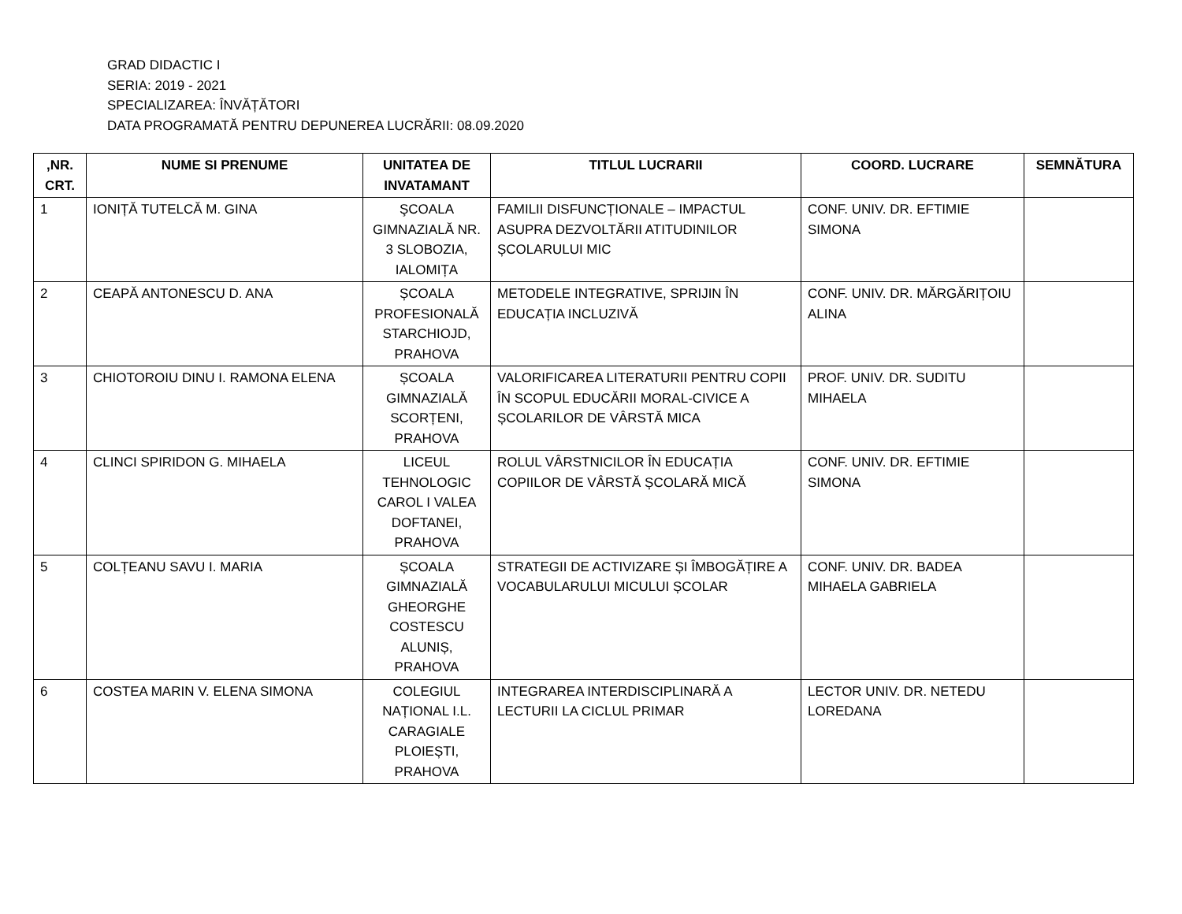GRAD DIDACTIC I
SERIA: 2019 - 2021
SPECIALIZAREA: ÎNVĂȚĂTORI
DATA PROGRAMATĂ PENTRU DEPUNEREA LUCRĂRII: 08.09.2020
| ,NR. CRT. | NUME SI PRENUME | UNITATEA DE INVATAMANT | TITLUL LUCRARII | COORD. LUCRARE | SEMNĂTURA |
| --- | --- | --- | --- | --- | --- |
| 1 | IONIȚĂ TUTELCĂ M. GINA | ŞCOALA GIMNAZIALĂ NR. 3 SLOBOZIA, IALOMIȚA | FAMILII DISFUNCȚIONALE – IMPACTUL ASUPRA DEZVOLTĂRII ATITUDINILOR ȘCOLARULUI MIC | CONF. UNIV. DR. EFTIMIE SIMONA | |
| 2 | CEAPĂ ANTONESCU D. ANA | ȘCOALA PROFESIONALĂ STARCHIOJD, PRAHOVA | METODELE INTEGRATIVE, SPRIJIN ÎN EDUCAȚIA INCLUZIVĂ | CONF. UNIV. DR. MĂRGĂRIȚOIU ALINA | |
| 3 | CHIOTOROIU DINU I. RAMONA ELENA | ȘCOALA GIMNAZIALĂ SCORȚENI, PRAHOVA | VALORIFICAREA LITERATURII PENTRU COPII ÎN SCOPUL EDUCĂRII MORAL-CIVICE A ȘCOLARILOR DE VÂRSTĂ MICA | PROF. UNIV. DR. SUDITU MIHAELA | |
| 4 | CLINCI SPIRIDON G. MIHAELA | LICEUL TEHNOLOGIC CAROL I VALEA DOFTANEI, PRAHOVA | ROLUL VÂRSTNICILOR ÎN EDUCAȚIA COPIILOR DE VÂRSTĂ ȘCOLARĂ MICĂ | CONF. UNIV. DR. EFTIMIE SIMONA | |
| 5 | COLȚEANU SAVU I. MARIA | ȘCOALA GIMNAZIALĂ GHEORGHE COSTESCU ALUNIȘ, PRAHOVA | STRATEGII DE ACTIVIZARE ȘI ÎMBOGĂȚIRE A VOCABULARULUI MICULUI ȘCOLAR | CONF. UNIV. DR. BADEA MIHAELA GABRIELA | |
| 6 | COSTEA MARIN V. ELENA SIMONA | COLEGIUL NAȚIONAL I.L. CARAGIALE PLOIEȘTI, PRAHOVA | INTEGRAREA INTERDISCIPLINARĂ A LECTURII LA CICLUL PRIMAR | LECTOR UNIV. DR. NETEDU LOREDANA | |